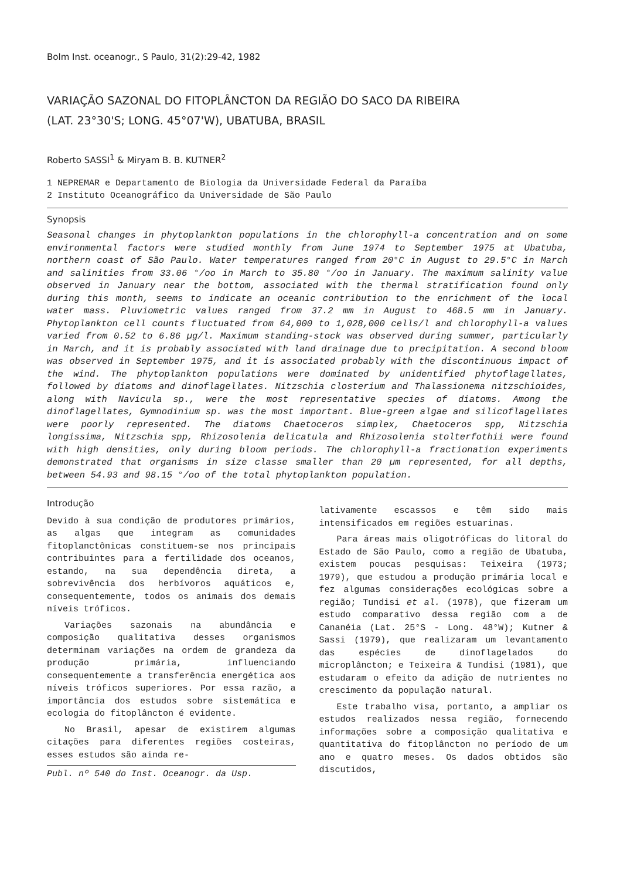Bolm Inst. oceanogr., S Paulo, 31(2):29-42, 1982
VARIAÇÃO SAZONAL DO FITOPLÂNCTON DA REGIÃO DO SACO DA RIBEIRA
(LAT. 23°30'S; LONG. 45°07'W), UBATUBA, BRASIL
Roberto SASSI<sup>1</sup> & Miryam B. B. KUTNER<sup>2</sup>
1 NEPREMAR e Departamento de Biologia da Universidade Federal da Paraíba
2 Instituto Oceanográfico da Universidade de São Paulo
Synopsis
Seasonal changes in phytoplankton populations in the chlorophyll-a concentration and on some environmental factors were studied monthly from June 1974 to September 1975 at Ubatuba, northern coast of São Paulo. Water temperatures ranged from 20°C in August to 29.5°C in March and salinities from 33.06 °/oo in March to 35.80 °/oo in January. The maximum salinity value observed in January near the bottom, associated with the thermal stratification found only during this month, seems to indicate an oceanic contribution to the enrichment of the local water mass. Pluviometric values ranged from 37.2 mm in August to 468.5 mm in January. Phytoplankton cell counts fluctuated from 64,000 to 1,028,000 cells/l and chlorophyll-a values varied from 0.52 to 6.86 µg/l. Maximum standing-stock was observed during summer, particularly in March, and it is probably associated with land drainage due to precipitation. A second bloom was observed in September 1975, and it is associated probably with the discontinuous impact of the wind. The phytoplankton populations were dominated by unidentified phytoflagellates, followed by diatoms and dinoflagellates. Nitzschia closterium and Thalassionema nitzschioides, along with Navicula sp., were the most representative species of diatoms. Among the dinoflagellates, Gymnodinium sp. was the most important. Blue-green algae and silicoflagellates were poorly represented. The diatoms Chaetoceros simplex, Chaetoceros spp, Nitzschia longissima, Nitzschia spp, Rhizosolenia delicatula and Rhizosolenia stolterfothii were found with high densities, only during bloom periods. The chlorophyll-a fractionation experiments demonstrated that organisms in size classe smaller than 20 µm represented, for all depths, between 54.93 and 98.15 °/oo of the total phytoplankton population.
Introdução
Devido à sua condição de produtores primários, as algas que integram as comunidades fitoplanctônicas constituem-se nos principais contribuintes para a fertilidade dos oceanos, estando, na sua dependência direta, a sobrevivência dos herbívoros aquáticos e, consequentemente, todos os animais dos demais níveis tróficos.
Variações sazonais na abundância e composição qualitativa desses organismos determinam variações na ordem de grandeza da produção primária, influenciando consequentemente a transferência energética aos níveis tróficos superiores. Por essa razão, a importância dos estudos sobre sistemática e ecologia do fitoplâncton é evidente.
No Brasil, apesar de existirem algumas citações para diferentes regiões costeiras, esses estudos são ainda re-
Publ. nº 540 do Inst. Oceanogr. da Usp.
lativamente escassos e têm sido mais intensificados em regiões estuarinas.
Para áreas mais oligotróficas do litoral do Estado de São Paulo, como a região de Ubatuba, existem poucas pesquisas: Teixeira (1973; 1979), que estudou a produção primária local e fez algumas considerações ecológicas sobre a região; Tundisi et al. (1978), que fizeram um estudo comparativo dessa região com a de Cananéia (Lat. 25°S - Long. 48°W); Kutner & Sassi (1979), que realizaram um levantamento das espécies de dinoflagelados do microplâncton; e Teixeira & Tundisi (1981), que estudaram o efeito da adição de nutrientes no crescimento da população natural.
Este trabalho visa, portanto, a ampliar os estudos realizados nessa região, fornecendo informações sobre a composição qualitativa e quantitativa do fitoplâncton no período de um ano e quatro meses. Os dados obtidos são discutidos,